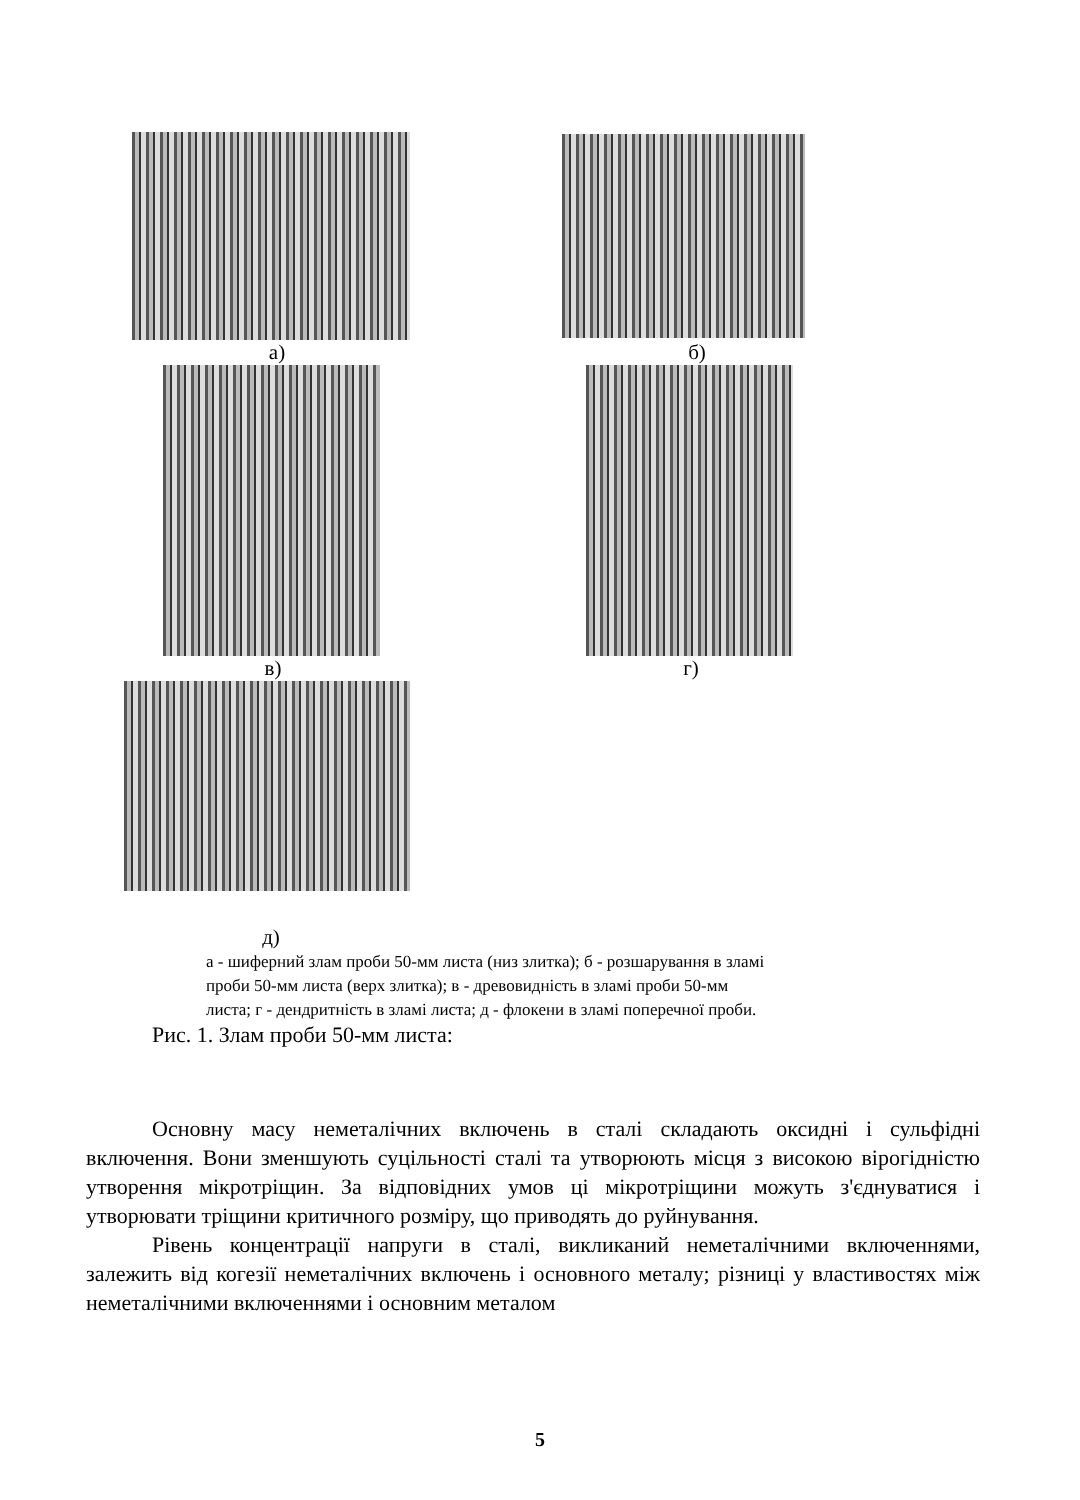а) б)
в) г)
д)
а - шиферний злам проби 50-мм листа (низ злитка); б - розшарування в зламі проби 50-мм листа (верх злитка); в - древовидність в зламі проби 50-мм листа; г - дендритність в зламі листа; д - флокени в зламі поперечної проби.
Рис. 1. Злам проби 50-мм листа:
Основну масу неметалічних включень в сталі складають оксидні і сульфідні включення. Вони зменшують суцільності сталі та утворюють місця з високою вірогідністю утворення мікротріщин. За відповідних умов ці мікротріщини можуть з'єднуватися і утворювати тріщини критичного розміру, що приводять до руйнування.
Рівень концентрації напруги в сталі, викликаний неметалічними включеннями, залежить від когезії неметалічних включень і основного металу; різниці у властивостях між неметалічними включеннями і основним металом
5